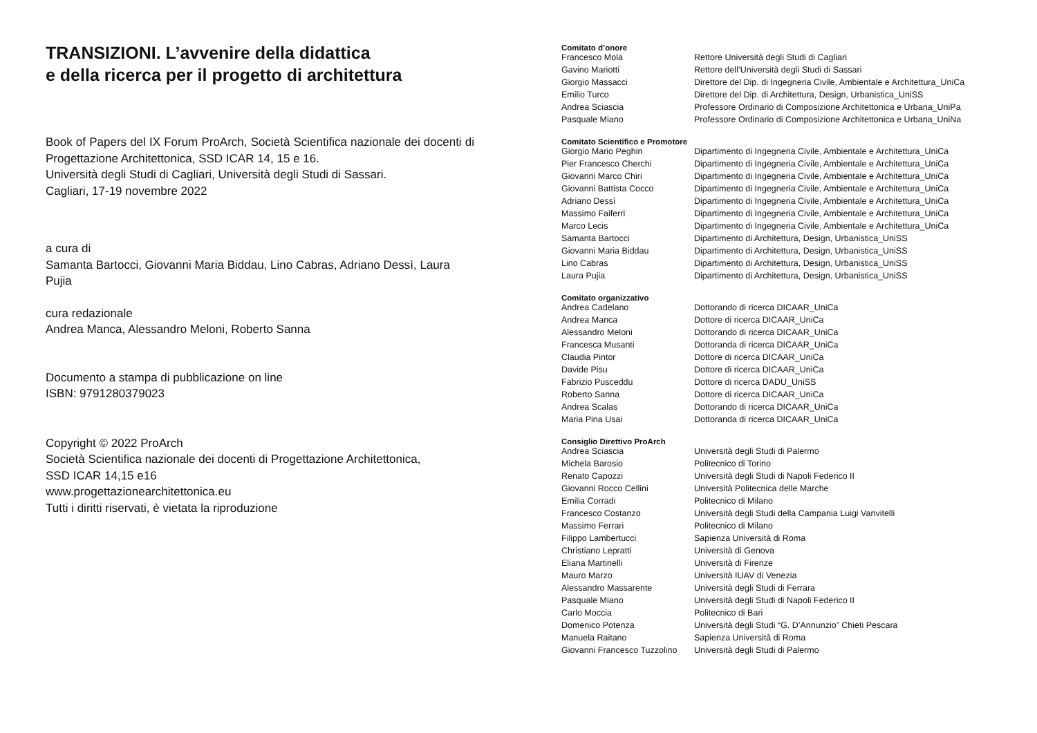TRANSIZIONI. L’avvenire della didattica
e della ricerca per il progetto di architettura
Book of Papers del IX Forum ProArch, Società Scientifica nazionale dei docenti di Progettazione Architettonica, SSD ICAR 14, 15 e 16.
Università degli Studi di Cagliari, Università degli Studi di Sassari.
Cagliari, 17-19 novembre 2022
a cura di
Samanta Bartocci, Giovanni Maria Biddau, Lino Cabras, Adriano Dessì, Laura Pujia
cura redazionale
Andrea Manca, Alessandro Meloni, Roberto Sanna
Documento a stampa di pubblicazione on line
ISBN: 9791280379023
Copyright © 2022 ProArch
Società Scientifica nazionale dei docenti di Progettazione Architettonica,
SSD ICAR 14,15 e16
www.progettazionearchitettonica.eu
Tutti i diritti riservati, è vietata la riproduzione
Comitato d’onore
| Francesco Mola | Rettore Università degli Studi di Cagliari |
| Gavino Mariotti | Rettore dell’Università degli Studi di Sassari |
| Giorgio Massacci | Direttore del Dip. di Ingegneria Civile, Ambientale e Architettura_UniCa |
| Emilio Turco | Direttore del Dip. di Architettura, Design, Urbanistica_UniSS |
| Andrea Sciascia | Professore Ordinario di Composizione Architettonica e Urbana_UniPa |
| Pasquale Miano | Professore Ordinario di Composizione Architettonica e Urbana_UniNa |
Comitato Scientifico e Promotore
| Giorgio Mario Peghin | Dipartimento di Ingegneria Civile, Ambientale e Architettura_UniCa |
| Pier Francesco Cherchi | Dipartimento di Ingegneria Civile, Ambientale e Architettura_UniCa |
| Giovanni Marco Chiri | Dipartimento di Ingegneria Civile, Ambientale e Architettura_UniCa |
| Giovanni Battista Cocco | Dipartimento di Ingegneria Civile, Ambientale e Architettura_UniCa |
| Adriano Dessì | Dipartimento di Ingegneria Civile, Ambientale e Architettura_UniCa |
| Massimo Faiferri | Dipartimento di Ingegneria Civile, Ambientale e Architettura_UniCa |
| Marco Lecis | Dipartimento di Ingegneria Civile, Ambientale e Architettura_UniCa |
| Samanta Bartocci | Dipartimento di Architettura, Design, Urbanistica_UniSS |
| Giovanni Maria Biddau | Dipartimento di Architettura, Design, Urbanistica_UniSS |
| Lino Cabras | Dipartimento di Architettura, Design, Urbanistica_UniSS |
| Laura Pujia | Dipartimento di Architettura, Design, Urbanistica_UniSS |
Comitato organizzativo
| Andrea Cadelano | Dottorando di ricerca DICAAR_UniCa |
| Andrea Manca | Dottore di ricerca DICAAR_UniCa |
| Alessandro Meloni | Dottorando di ricerca DICAAR_UniCa |
| Francesca Musanti | Dottoranda di ricerca DICAAR_UniCa |
| Claudia Pintor | Dottore di ricerca DICAAR_UniCa |
| Davide Pisu | Dottore di ricerca DICAAR_UniCa |
| Fabrizio Pusceddu | Dottore di ricerca DADU_UniSS |
| Roberto Sanna | Dottore di ricerca DICAAR_UniCa |
| Andrea Scalas | Dottorando di ricerca DICAAR_UniCa |
| Maria Pina Usai | Dottoranda di ricerca DICAAR_UniCa |
Consiglio Direttivo ProArch
| Andrea Sciascia | Università degli Studi di Palermo |
| Michela Barosio | Politecnico di Torino |
| Renato Capozzi | Università degli Studi di Napoli Federico II |
| Giovanni Rocco Cellini | Università Politecnica delle Marche |
| Emilia Corradi | Politecnico di Milano |
| Francesco Costanzo | Università degli Studi della Campania Luigi Vanvitelli |
| Massimo Ferrari | Politecnico di Milano |
| Filippo Lambertucci | Sapienza Università di Roma |
| Christiano Lepratti | Università di Genova |
| Eliana Martinelli | Università di Firenze |
| Mauro Marzo | Università IUAV di Venezia |
| Alessandro Massarente | Università degli Studi di Ferrara |
| Pasquale Miano | Università degli Studi di Napoli Federico II |
| Carlo Moccia | Politecnico di Bari |
| Domenico Potenza | Università degli Studi “G. D’Annunzio” Chieti Pescara |
| Manuela Raitano | Sapienza Università di Roma |
| Giovanni Francesco Tuzzolino | Università degli Studi di Palermo |